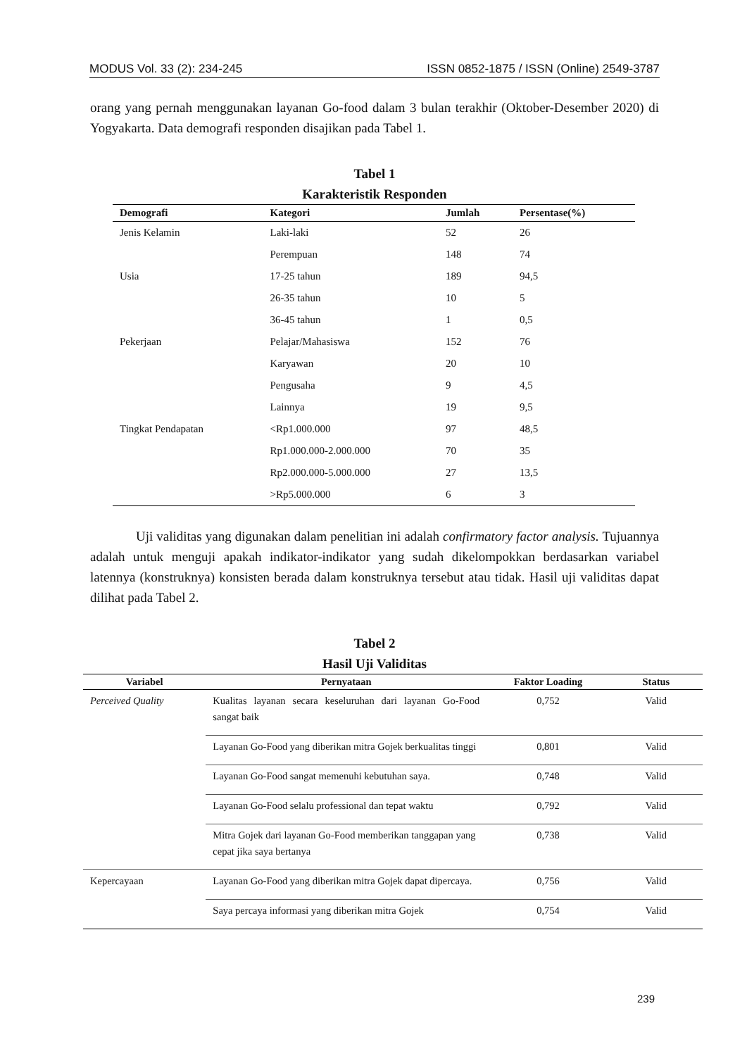MODUS Vol. 33 (2): 234-245 ISSN 0852-1875 / ISSN (Online) 2549-3787
orang yang pernah menggunakan layanan Go-food dalam 3 bulan terakhir (Oktober-Desember 2020) di Yogyakarta. Data demografi responden disajikan pada Tabel 1.
Tabel 1
Karakteristik Responden
| Demografi | Kategori | Jumlah | Persentase(%) |
| --- | --- | --- | --- |
| Jenis Kelamin | Laki-laki | 52 | 26 |
| | Perempuan | 148 | 74 |
| Usia | 17-25 tahun | 189 | 94,5 |
| | 26-35 tahun | 10 | 5 |
| | 36-45 tahun | 1 | 0,5 |
| Pekerjaan | Pelajar/Mahasiswa | 152 | 76 |
| | Karyawan | 20 | 10 |
| | Pengusaha | 9 | 4,5 |
| | Lainnya | 19 | 9,5 |
| Tingkat Pendapatan | <Rp1.000.000 | 97 | 48,5 |
| | Rp1.000.000-2.000.000 | 70 | 35 |
| | Rp2.000.000-5.000.000 | 27 | 13,5 |
| | >Rp5.000.000 | 6 | 3 |
Uji validitas yang digunakan dalam penelitian ini adalah confirmatory factor analysis. Tujuannya adalah untuk menguji apakah indikator-indikator yang sudah dikelompokkan berdasarkan variabel latennya (konstruknya) konsisten berada dalam konstruknya tersebut atau tidak. Hasil uji validitas dapat dilihat pada Tabel 2.
Tabel 2
Hasil Uji Validitas
| Variabel | Pernyataan | Faktor Loading | Status |
| --- | --- | --- | --- |
| Perceived Quality | Kualitas layanan secara keseluruhan dari layanan Go-Food sangat baik | 0,752 | Valid |
| | Layanan Go-Food yang diberikan mitra Gojek berkualitas tinggi | 0,801 | Valid |
| | Layanan Go-Food sangat memenuhi kebutuhan saya. | 0,748 | Valid |
| | Layanan Go-Food selalu professional dan tepat waktu | 0,792 | Valid |
| | Mitra Gojek dari layanan Go-Food memberikan tanggapan yang cepat jika saya bertanya | 0,738 | Valid |
| Kepercayaan | Layanan Go-Food yang diberikan mitra Gojek dapat dipercaya. | 0,756 | Valid |
| | Saya percaya informasi yang diberikan mitra Gojek | 0,754 | Valid |
239